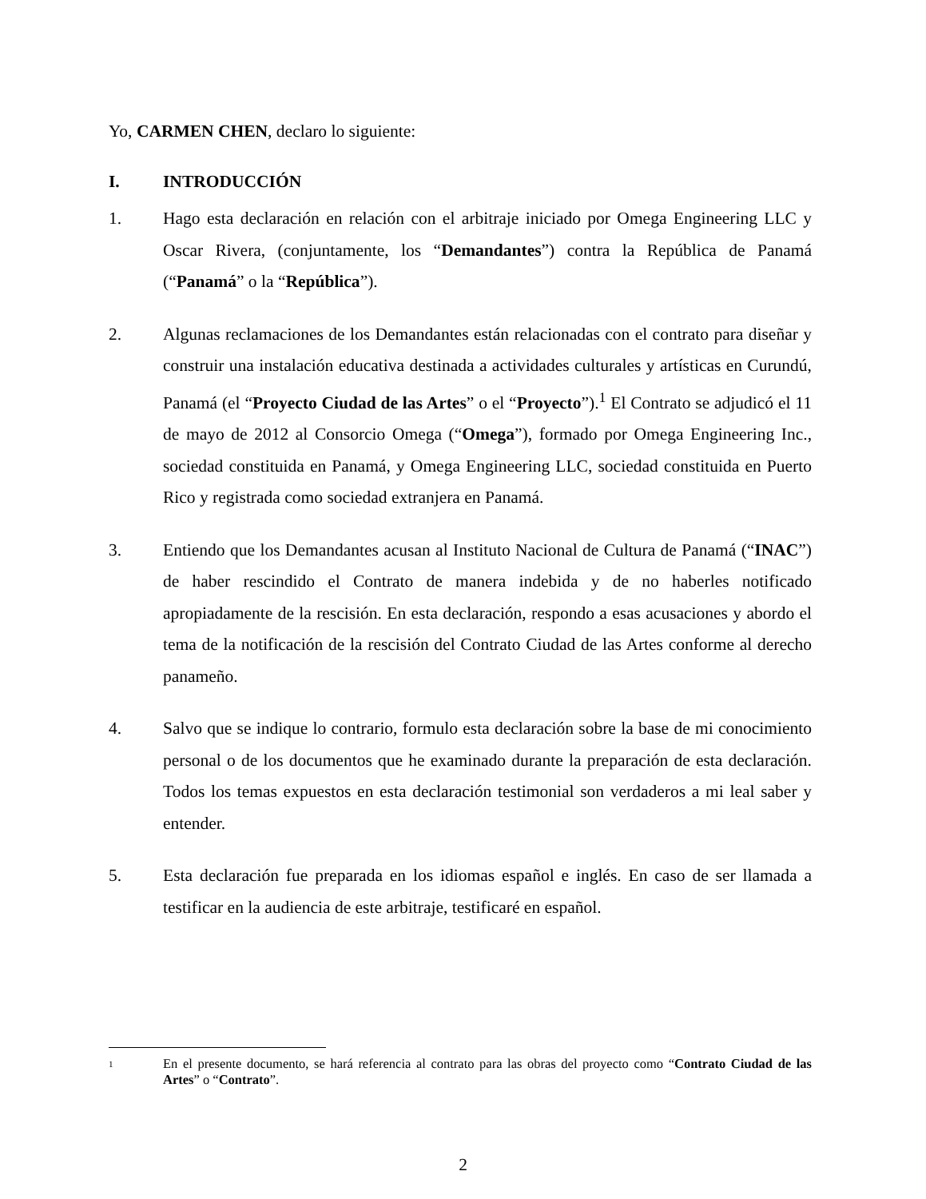Yo, CARMEN CHEN, declaro lo siguiente:
I. INTRODUCCIÓN
1. Hago esta declaración en relación con el arbitraje iniciado por Omega Engineering LLC y Oscar Rivera, (conjuntamente, los “Demandantes”) contra la República de Panamá (“Panamá” o la “República”).
2. Algunas reclamaciones de los Demandantes están relacionadas con el contrato para diseñar y construir una instalación educativa destinada a actividades culturales y artísticas en Curundú, Panamá (el “Proyecto Ciudad de las Artes” o el “Proyecto”).<sup>1</sup> El Contrato se adjudicó el 11 de mayo de 2012 al Consorcio Omega (“Omega”), formado por Omega Engineering Inc., sociedad constituida en Panamá, y Omega Engineering LLC, sociedad constituida en Puerto Rico y registrada como sociedad extranjera en Panamá.
3. Entiendo que los Demandantes acusan al Instituto Nacional de Cultura de Panamá (“INAC”) de haber rescindido el Contrato de manera indebida y de no haberles notificado apropiadamente de la rescisión. En esta declaración, respondo a esas acusaciones y abordo el tema de la notificación de la rescisión del Contrato Ciudad de las Artes conforme al derecho panameño.
4. Salvo que se indique lo contrario, formulo esta declaración sobre la base de mi conocimiento personal o de los documentos que he examinado durante la preparación de esta declaración. Todos los temas expuestos en esta declaración testimonial son verdaderos a mi leal saber y entender.
5. Esta declaración fue preparada en los idiomas español e inglés. En caso de ser llamada a testificar en la audiencia de este arbitraje, testificaré en español.
1 En el presente documento, se hará referencia al contrato para las obras del proyecto como “Contrato Ciudad de las Artes” o “Contrato”.
2